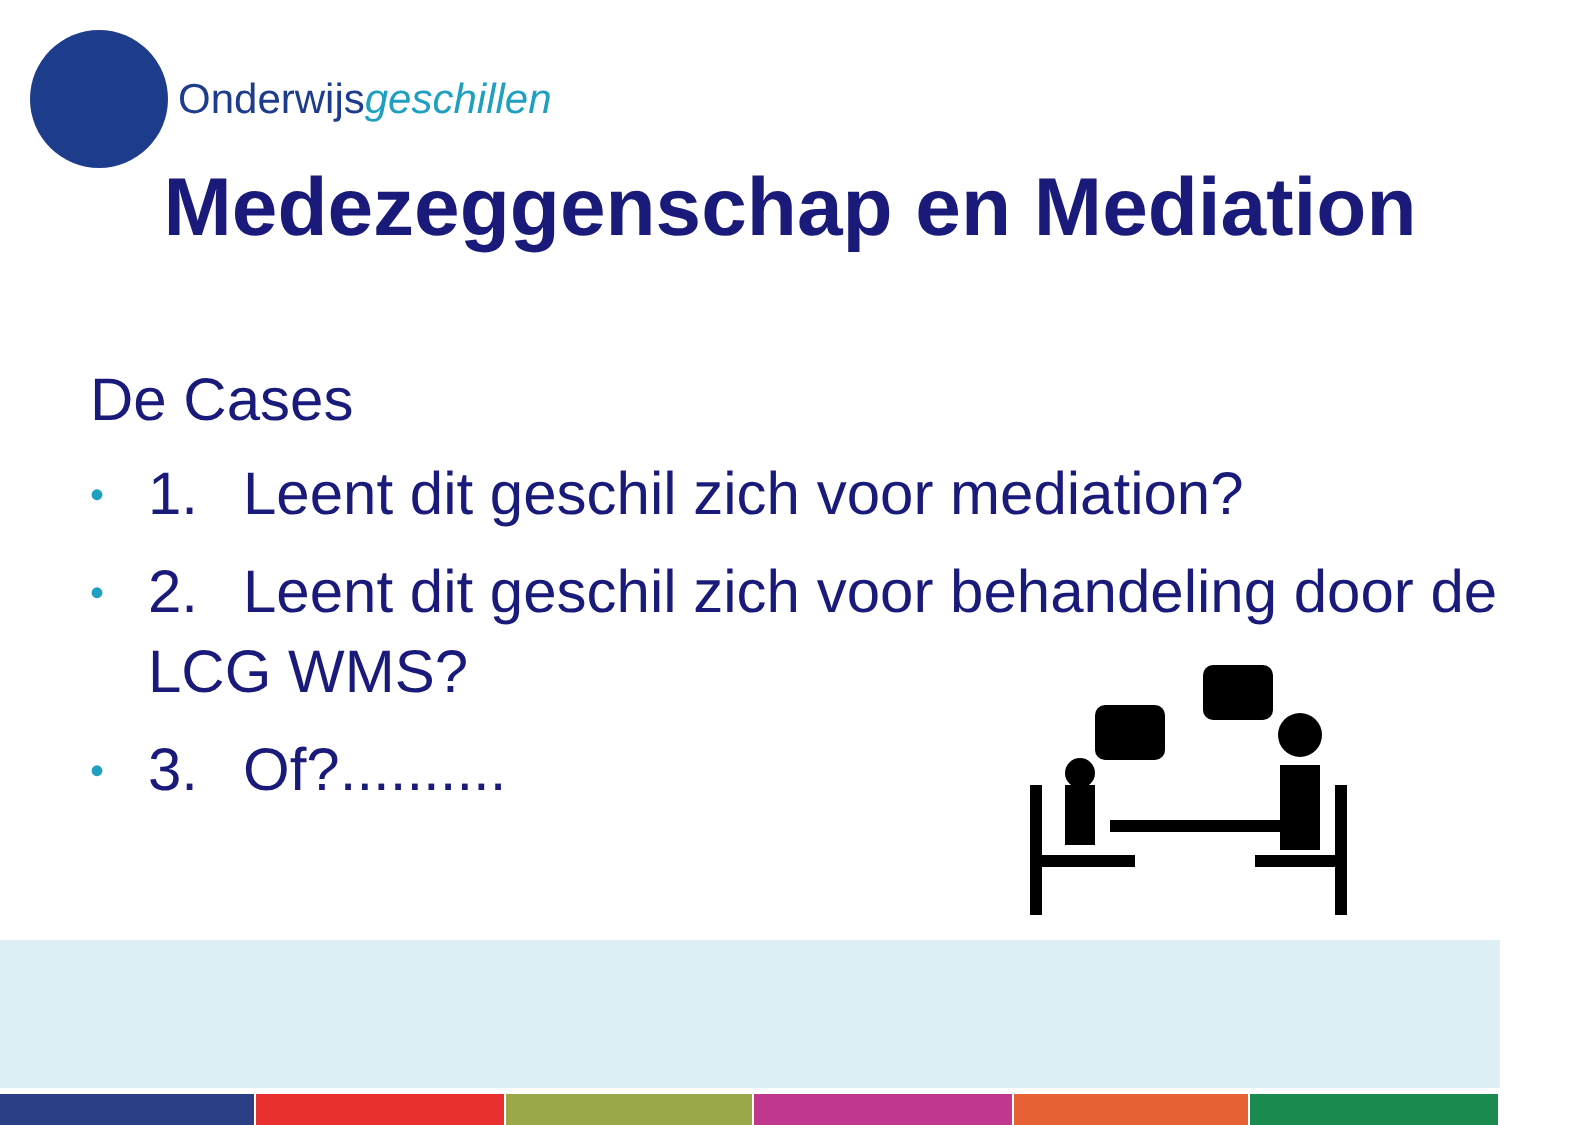Onderwijsgeschillen
Medezeggenschap en Mediation
De Cases
• 1. Leent dit geschil zich voor mediation?
• 2. Leent dit geschil zich voor behandeling door de LCG WMS?
• 3. Of?..........